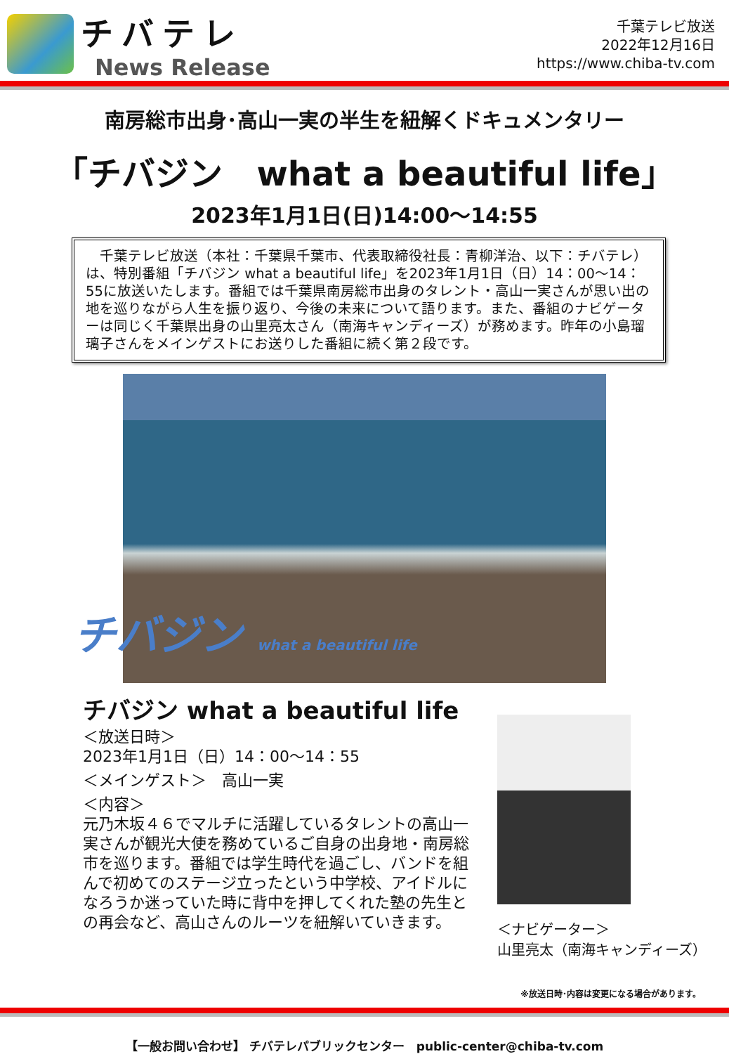チバテレ
News Release
千葉テレビ放送
2022年12月16日
https://www.chiba-tv.com
南房総市出身･高山一実の半生を紐解くドキュメンタリー
「チバジン　what a beautiful life」
2023年1月1日(日)14:00～14:55
　千葉テレビ放送（本社：千葉県千葉市、代表取締役社長：青柳洋治、以下：チバテレ）は、特別番組「チバジン what a beautiful life」を2023年1月1日（日）14：00～14：55に放送いたします。番組では千葉県南房総市出身のタレント・高山一実さんが思い出の地を巡りながら人生を振り返り、今後の未来について語ります。また、番組のナビゲーターは同じく千葉県出身の山里亮太さん（南海キャンディーズ）が務めます。昨年の小島瑠璃子さんをメインゲストにお送りした番組に続く第２段です。
チバジン what a beautiful life
チバジン what a beautiful life
＜放送日時＞
2023年1月1日（日）14：00～14：55
＜メインゲスト＞　高山一実
＜内容＞
元乃木坂４６でマルチに活躍しているタレントの高山一実さんが観光大使を務めているご自身の出身地・南房総市を巡ります。番組では学生時代を過ごし、バンドを組んで初めてのステージ立ったという中学校、アイドルになろうか迷っていた時に背中を押してくれた塾の先生との再会など、高山さんのルーツを紐解いていきます。
＜ナビゲーター＞
山里亮太（南海キャンディーズ）
※放送日時･内容は変更になる場合があります。
【一般お問い合わせ】 チバテレパブリックセンター　public-center@chiba-tv.com